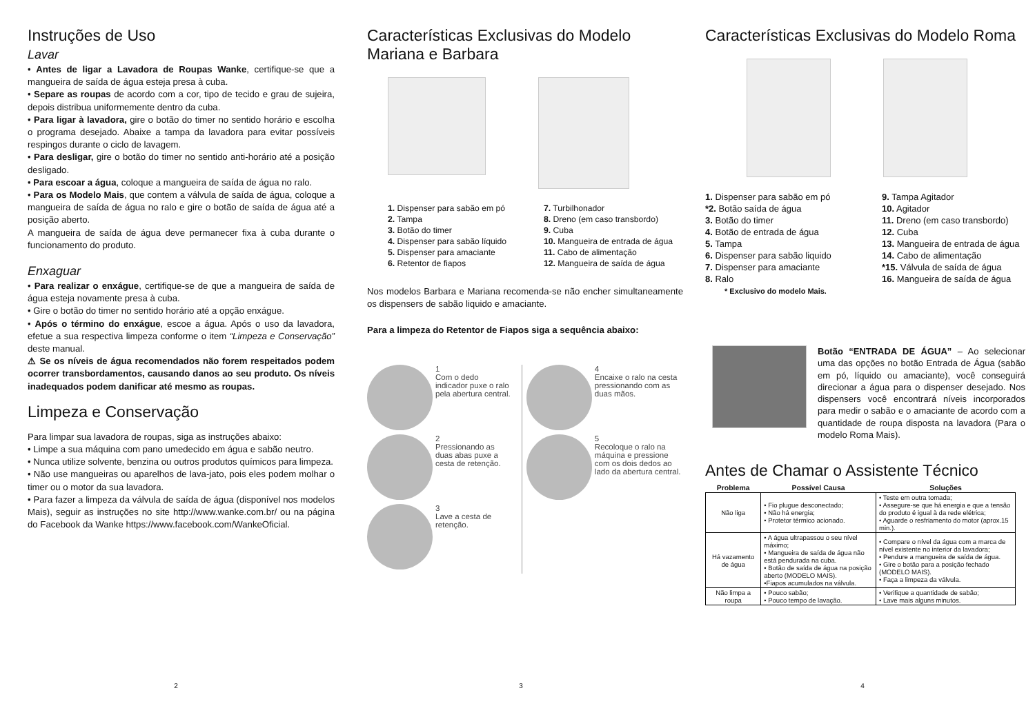Instruções de Uso
Lavar
• Antes de ligar a Lavadora de Roupas Wanke, certifique-se que a mangueira de saída de água esteja presa à cuba.
• Separe as roupas de acordo com a cor, tipo de tecido e grau de sujeira, depois distribua uniformemente dentro da cuba.
• Para ligar à lavadora, gire o botão do timer no sentido horário e escolha o programa desejado. Abaixe a tampa da lavadora para evitar possíveis respingos durante o ciclo de lavagem.
• Para desligar, gire o botão do timer no sentido anti-horário até a posição desligado.
• Para escoar a água, coloque a mangueira de saída de água no ralo.
• Para os Modelo Mais, que contem a válvula de saída de água, coloque a mangueira de saída de água no ralo e gire o botão de saída de água até a posição aberto.
A mangueira de saída de água deve permanecer fixa à cuba durante o funcionamento do produto.
Enxaguar
• Para realizar o enxágue, certifique-se de que a mangueira de saída de água esteja novamente presa à cuba.
• Gire o botão do timer no sentido horário até a opção enxágue.
• Após o término do enxágue, escoe a água. Após o uso da lavadora, efetue a sua respectiva limpeza conforme o item “Limpeza e Conservação” deste manual.
⚠ Se os níveis de água recomendados não forem respeitados podem ocorrer transbordamentos, causando danos ao seu produto. Os níveis inadequados podem danificar até mesmo as roupas.
Limpeza e Conservação
Para limpar sua lavadora de roupas, siga as instruções abaixo:
• Limpe a sua máquina com pano umedecido em água e sabão neutro.
• Nunca utilize solvente, benzina ou outros produtos químicos para limpeza.
• Não use mangueiras ou aparelhos de lava-jato, pois eles podem molhar o timer ou o motor da sua lavadora.
• Para fazer a limpeza da válvula de saída de água (disponível nos modelos Mais), seguir as instruções no site http://www.wanke.com.br/ ou na página do Facebook da Wanke https://www.facebook.com/WankeOficial.
2
Características Exclusivas do Modelo Mariana e Barbara
1. Dispenser para sabão em pó
2. Tampa
3. Botão do timer
4. Dispenser para sabão líquido
5. Dispenser para amaciante
6. Retentor de fiapos
7. Turbilhonador
8. Dreno (em caso transbordo)
9. Cuba
10. Mangueira de entrada de água
11. Cabo de alimentação
12. Mangueira de saída de água
Nos modelos Barbara e Mariana recomenda-se não encher simultaneamente os dispensers de sabão liquido e amaciante.
Para a limpeza do Retentor de Fiapos siga a sequência abaixo:
1
Com o dedo indicador puxe o ralo pela abertura central.
2
Pressionando as duas abas puxe a cesta de retenção.
3
Lave a cesta de retenção.
4
Encaixe o ralo na cesta pressionando com as duas mãos.
5
Recoloque o ralo na máquina e pressione com os dois dedos ao lado da abertura central.
3
Características Exclusivas do Modelo Roma
1. Dispenser para sabão em pó
*2. Botão saída de água
3. Botão do timer
4. Botão de entrada de água
5. Tampa
6. Dispenser para sabão liquido
7. Dispenser para amaciante
8. Ralo
* Exclusivo do modelo Mais.
9. Tampa Agitador
10. Agitador
11. Dreno (em caso transbordo)
12. Cuba
13. Mangueira de entrada de água
14. Cabo de alimentação
*15. Válvula de saída de água
16. Mangueira de saída de água
Botão “ENTRADA DE ÁGUA” – Ao selecionar uma das opções no botão Entrada de Água (sabão em pó, líquido ou amaciante), você conseguirá direcionar a água para o dispenser desejado. Nos dispensers você encontrará níveis incorporados para medir o sabão e o amaciante de acordo com a quantidade de roupa disposta na lavadora (Para o modelo Roma Mais).
Antes de Chamar o Assistente Técnico
| Problema | Possível Causa | Soluções |
| --- | --- | --- |
| Não liga | • Fio plugue desconectado; • Não há energia; • Protetor térmico acionado. | • Teste em outra tomada; • Assegure-se que há energia e que a tensão do produto é igual à da rede elétrica; • Aguarde o resfriamento do motor (aprox.15 min.). |
| Há vazamento de água | • A água ultrapassou o seu nível máximo; • Mangueira de saída de água não está pendurada na cuba. • Botão de saída de água na posição aberto (MODELO MAIS). •Fiapos acumulados na válvula. | • Compare o nível da água com a marca de nível existente no interior da lavadora; • Pendure a mangueira de saída de água. • Gire o botão para a posição fechado (MODELO MAIS). • Faça a limpeza da válvula. |
| Não limpa a roupa | • Pouco sabão; • Pouco tempo de lavação. | • Verifique a quantidade de sabão; • Lave mais alguns minutos. |
4